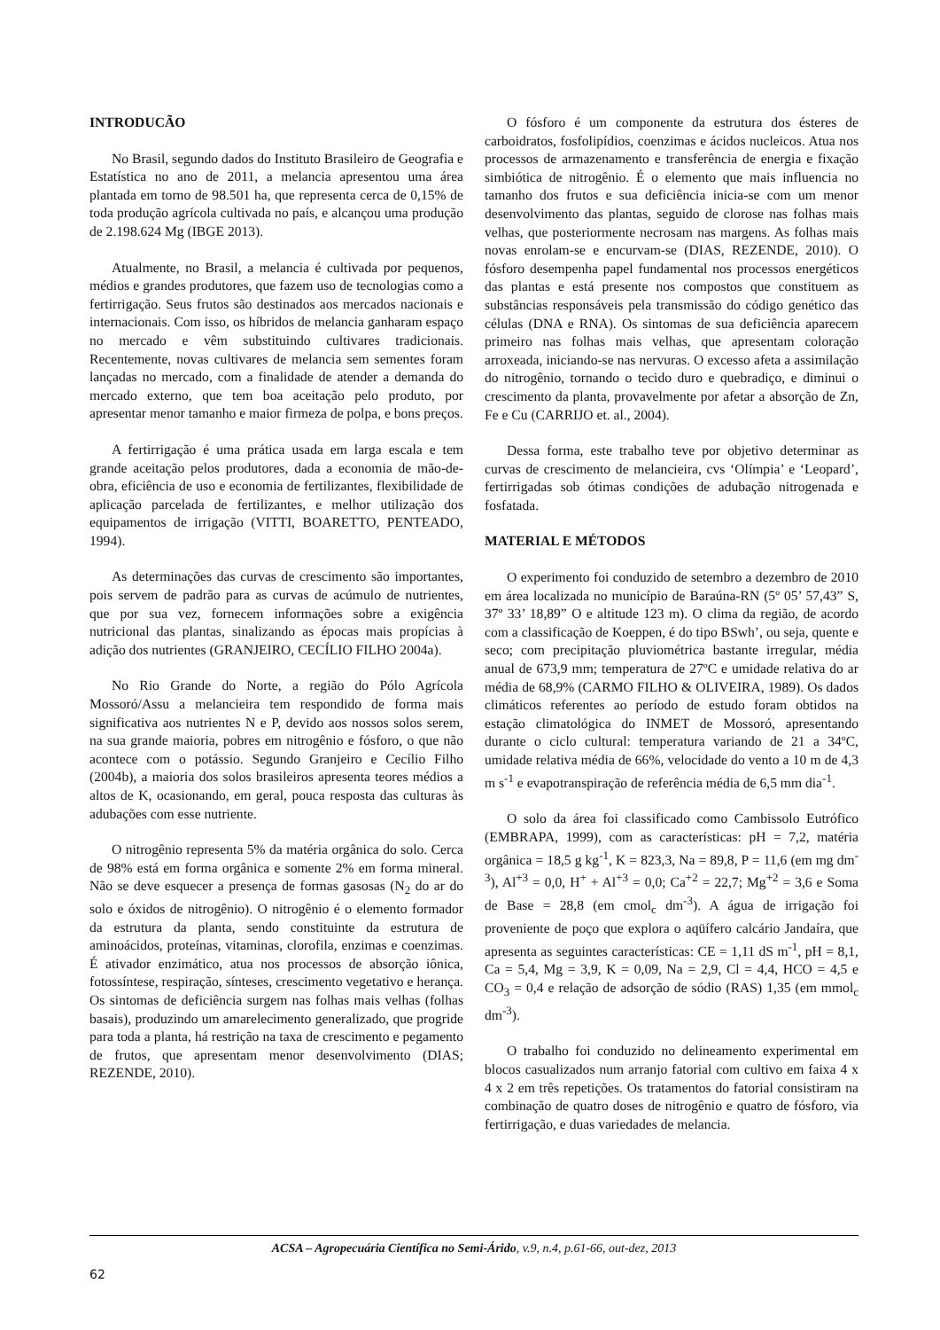INTRODUCÃO
No Brasil, segundo dados do Instituto Brasileiro de Geografia e Estatística no ano de 2011, a melancia apresentou uma área plantada em torno de 98.501 ha, que representa cerca de 0,15% de toda produção agrícola cultivada no país, e alcançou uma produção de 2.198.624 Mg (IBGE 2013).
Atualmente, no Brasil, a melancia é cultivada por pequenos, médios e grandes produtores, que fazem uso de tecnologias como a fertirrigação. Seus frutos são destinados aos mercados nacionais e internacionais. Com isso, os híbridos de melancia ganharam espaço no mercado e vêm substituindo cultivares tradicionais. Recentemente, novas cultivares de melancia sem sementes foram lançadas no mercado, com a finalidade de atender a demanda do mercado externo, que tem boa aceitação pelo produto, por apresentar menor tamanho e maior firmeza de polpa, e bons preços.
A fertirrigação é uma prática usada em larga escala e tem grande aceitação pelos produtores, dada a economia de mão-de-obra, eficiência de uso e economia de fertilizantes, flexibilidade de aplicação parcelada de fertilizantes, e melhor utilização dos equipamentos de irrigação (VITTI, BOARETTO, PENTEADO, 1994).
As determinações das curvas de crescimento são importantes, pois servem de padrão para as curvas de acúmulo de nutrientes, que por sua vez, fornecem informações sobre a exigência nutricional das plantas, sinalizando as épocas mais propícias à adição dos nutrientes (GRANJEIRO, CECÍLIO FILHO 2004a).
No Rio Grande do Norte, a região do Pólo Agrícola Mossoró/Assu a melancieira tem respondido de forma mais significativa aos nutrientes N e P, devido aos nossos solos serem, na sua grande maioria, pobres em nitrogênio e fósforo, o que não acontece com o potássio. Segundo Granjeiro e Cecílio Filho (2004b), a maioria dos solos brasileiros apresenta teores médios a altos de K, ocasionando, em geral, pouca resposta das culturas às adubações com esse nutriente.
O nitrogênio representa 5% da matéria orgânica do solo. Cerca de 98% está em forma orgânica e somente 2% em forma mineral. Não se deve esquecer a presença de formas gasosas (N<sub>2</sub> do ar do solo e óxidos de nitrogênio). O nitrogênio é o elemento formador da estrutura da planta, sendo constituinte da estrutura de aminoácidos, proteínas, vitaminas, clorofila, enzimas e coenzimas. É ativador enzimático, atua nos processos de absorção iônica, fotossíntese, respiração, sínteses, crescimento vegetativo e herança. Os sintomas de deficiência surgem nas folhas mais velhas (folhas basais), produzindo um amarelecimento generalizado, que progride para toda a planta, há restrição na taxa de crescimento e pegamento de frutos, que apresentam menor desenvolvimento (DIAS; REZENDE, 2010).
O fósforo é um componente da estrutura dos ésteres de carboidratos, fosfolipídios, coenzimas e ácidos nucleicos. Atua nos processos de armazenamento e transferência de energia e fixação simbiótica de nitrogênio. É o elemento que mais influencia no tamanho dos frutos e sua deficiência inicia-se com um menor desenvolvimento das plantas, seguido de clorose nas folhas mais velhas, que posteriormente necrosam nas margens. As folhas mais novas enrolam-se e encurvam-se (DIAS, REZENDE, 2010). O fósforo desempenha papel fundamental nos processos energéticos das plantas e está presente nos compostos que constituem as substâncias responsáveis pela transmissão do código genético das células (DNA e RNA). Os sintomas de sua deficiência aparecem primeiro nas folhas mais velhas, que apresentam coloração arroxeada, iniciando-se nas nervuras. O excesso afeta a assimilação do nitrogênio, tornando o tecido duro e quebradiço, e diminui o crescimento da planta, provavelmente por afetar a absorção de Zn, Fe e Cu (CARRIJO et. al., 2004).
Dessa forma, este trabalho teve por objetivo determinar as curvas de crescimento de melancieira, cvs ‘Olímpia’ e ‘Leopard’, fertirrigadas sob ótimas condições de adubação nitrogenada e fosfatada.
MATERIAL E MÉTODOS
O experimento foi conduzido de setembro a dezembro de 2010 em área localizada no município de Baraúna-RN (5º 05’ 57,43” S, 37º 33’ 18,89” O e altitude 123 m). O clima da região, de acordo com a classificação de Koeppen, é do tipo BSwh’, ou seja, quente e seco; com precipitação pluviométrica bastante irregular, média anual de 673,9 mm; temperatura de 27ºC e umidade relativa do ar média de 68,9% (CARMO FILHO & OLIVEIRA, 1989). Os dados climáticos referentes ao período de estudo foram obtidos na estação climatológica do INMET de Mossoró, apresentando durante o ciclo cultural: temperatura variando de 21 a 34ºC, umidade relativa média de 66%, velocidade do vento a 10 m de 4,3 m s<sup>-1</sup> e evapotranspiração de referência média de 6,5 mm dia<sup>-1</sup>.
O solo da área foi classificado como Cambissolo Eutrófico (EMBRAPA, 1999), com as características: pH = 7,2, matéria orgânica = 18,5 g kg<sup>-1</sup>, K = 823,3, Na = 89,8, P = 11,6 (em mg dm<sup>-3</sup>), Al<sup>+3</sup> = 0,0, H<sup>+</sup> + Al<sup>+3</sup> = 0,0; Ca<sup>+2</sup> = 22,7; Mg<sup>+2</sup> = 3,6 e Soma de Base = 28,8 (em cmol<sub>c</sub> dm<sup>-3</sup>). A água de irrigação foi proveniente de poço que explora o aqüífero calcário Jandaíra, que apresenta as seguintes características: CE = 1,11 dS m<sup>-1</sup>, pH = 8,1, Ca = 5,4, Mg = 3,9, K = 0,09, Na = 2,9, Cl = 4,4, HCO = 4,5 e CO<sub>3</sub> = 0,4 e relação de adsorção de sódio (RAS) 1,35 (em mmol<sub>c</sub> dm<sup>-3</sup>).
O trabalho foi conduzido no delineamento experimental em blocos casualizados num arranjo fatorial com cultivo em faixa 4 x 4 x 2 em três repetições. Os tratamentos do fatorial consistiram na combinação de quatro doses de nitrogênio e quatro de fósforo, via fertirrigação, e duas variedades de melancia.
ACSA – Agropecuária Científica no Semi-Árido, v.9, n.4, p.61-66, out-dez, 2013
62